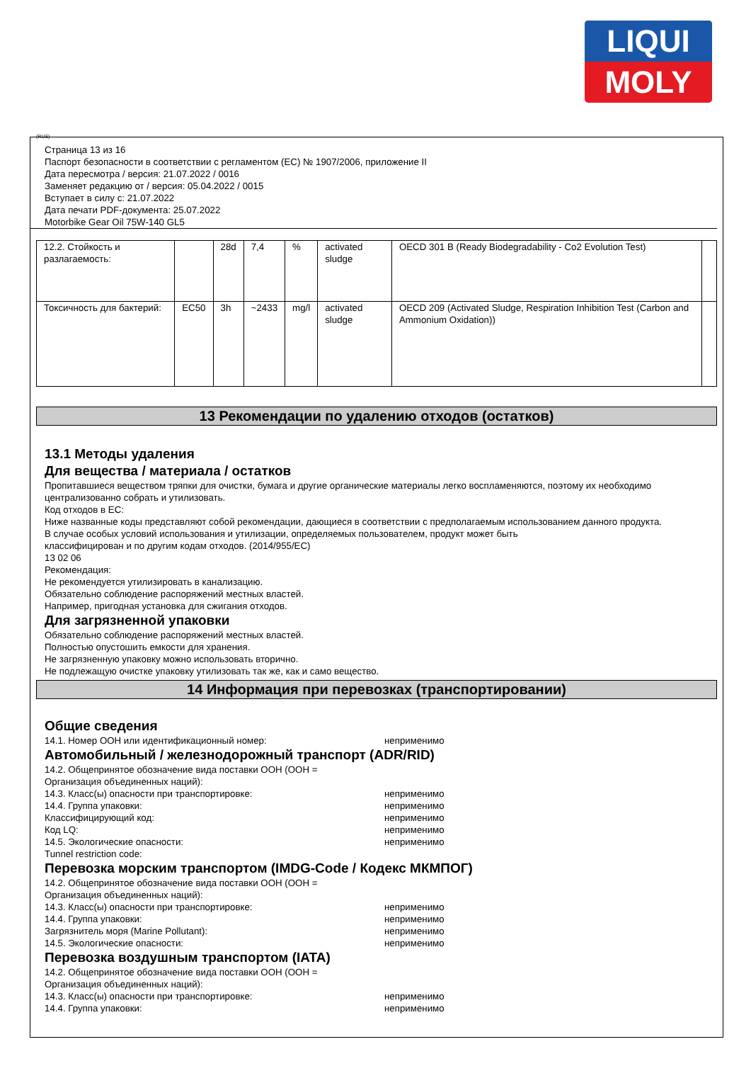LIQUI
MOLY
(RUS)
Страница 13 из 16
Паспорт безопасности в соответствии с регламентом (ЕС) № 1907/2006, приложение II
Дата пересмотра / версия: 21.07.2022 / 0016
Заменяет редакцию от / версия: 05.04.2022 / 0015
Вступает в силу с: 21.07.2022
Дата печати PDF-документа: 25.07.2022
Motorbike Gear Oil 75W-140 GL5
| 12.2. Стойкость и разлагаемость: | | 28d | 7,4 | % | activated sludge | OECD 301 B (Ready Biodegradability - Co2 Evolution Test) | |
| Токсичность для бактерий: | EC50 | 3h | ~2433 | mg/l | activated sludge | OECD 209 (Activated Sludge, Respiration Inhibition Test (Carbon and Ammonium Oxidation)) | |
13 Рекомендации по удалению отходов (остатков)
13.1 Методы удаления
Для вещества / материала / остатков
Пропитавшиеся веществом тряпки для очистки, бумага и другие органические материалы легко воспламеняются, поэтому их необходимо централизованно собрать и утилизовать.
Код отходов в ЕС:
Ниже названные коды представляют собой рекомендации, дающиеся в соответствии с предполагаемым использованием данного продукта.
В случае особых условий использования и утилизации, определяемых пользователем, продукт может быть
классифицирован и по другим кодам отходов. (2014/955/EC)
13 02 06
Рекомендация:
Не рекомендуется утилизировать в канализацию.
Обязательно соблюдение распоряжений местных властей.
Например, пригодная установка для сжигания отходов.
Для загрязненной упаковки
Обязательно соблюдение распоряжений местных властей.
Полностью опустошить емкости для хранения.
Не загрязненную упаковку можно использовать вторично.
Не подлежащую очистке упаковку утилизовать так же, как и само вещество.
14 Информация при перевозках (транспортировании)
Общие сведения
14.1. Номер ООН или идентификационный номер: неприменимо
Автомобильный / железнодорожный транспорт (ADR/RID)
14.2. Общепринятое обозначение вида поставки ООН (ООН =
Организация объединенных наций):
14.3. Класс(ы) опасности при транспортировке: неприменимо
14.4. Группа упаковки: неприменимо
Классифицирующий код: неприменимо
Код LQ: неприменимо
14.5. Экологические опасности: неприменимо
Tunnel restriction code:
Перевозка морским транспортом (IMDG-Code / Кодекс МКМПОГ)
14.2. Общепринятое обозначение вида поставки ООН (ООН =
Организация объединенных наций):
14.3. Класс(ы) опасности при транспортировке: неприменимо
14.4. Группа упаковки: неприменимо
Загрязнитель моря (Marine Pollutant): неприменимо
14.5. Экологические опасности: неприменимо
Перевозка воздушным транспортом (IATA)
14.2. Общепринятое обозначение вида поставки ООН (ООН =
Организация объединенных наций):
14.3. Класс(ы) опасности при транспортировке: неприменимо
14.4. Группа упаковки: неприменимо